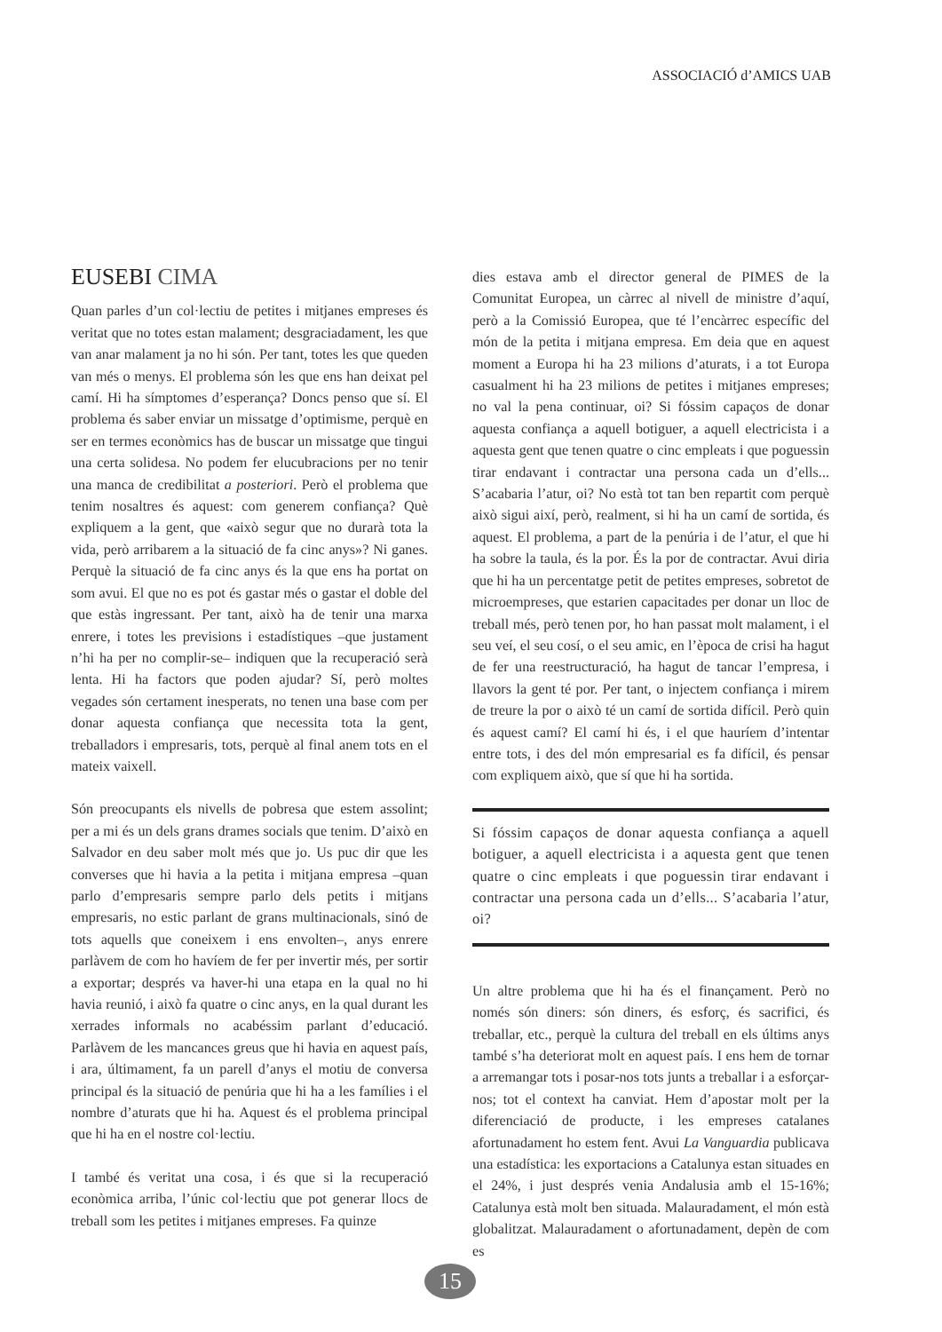ASSOCIACIÓ d’AMICS UAB
EUSEBI CIMA
Quan parles d’un col·lectiu de petites i mitjanes empreses és veritat que no totes estan malament; desgraciadament, les que van anar malament ja no hi són. Per tant, totes les que queden van més o menys. El problema són les que ens han deixat pel camí. Hi ha símptomes d’esperança? Doncs penso que sí. El problema és saber enviar un missatge d’optimisme, perquè en ser en termes econòmics has de buscar un missatge que tingui una certa solidesa. No podem fer elucubracions per no tenir una manca de credibilitat a posteriori. Però el problema que tenim nosaltres és aquest: com generem confiança? Què expliquem a la gent, que «això segur que no durarà tota la vida, però arribarem a la situació de fa cinc anys»? Ni ganes. Perquè la situació de fa cinc anys és la que ens ha portat on som avui. El que no es pot és gastar més o gastar el doble del que estàs ingressant. Per tant, això ha de tenir una marxa enrere, i totes les previsions i estadístiques –que justament n’hi ha per no complir-se– indiquen que la recuperació serà lenta. Hi ha factors que poden ajudar? Sí, però moltes vegades són certament inesperats, no tenen una base com per donar aquesta confiança que necessita tota la gent, treballadors i empresaris, tots, perquè al final anem tots en el mateix vaixell.
Són preocupants els nivells de pobresa que estem assolint; per a mi és un dels grans drames socials que tenim. D’això en Salvador en deu saber molt més que jo. Us puc dir que les converses que hi havia a la petita i mitjana empresa –quan parlo d’empresaris sempre parlo dels petits i mitjans empresaris, no estic parlant de grans multinacionals, sinó de tots aquells que coneixem i ens envolten–, anys enrere parlàvem de com ho havíem de fer per invertir més, per sortir a exportar; després va haver-hi una etapa en la qual no hi havia reunió, i això fa quatre o cinc anys, en la qual durant les xerrades informals no acabéssim parlant d’educació. Parlàvem de les mancances greus que hi havia en aquest país, i ara, últimament, fa un parell d’anys el motiu de conversa principal és la situació de penúria que hi ha a les famílies i el nombre d’aturats que hi ha. Aquest és el problema principal que hi ha en el nostre col·lectiu.
I també és veritat una cosa, i és que si la recuperació econòmica arriba, l’únic col·lectiu que pot generar llocs de treball som les petites i mitjanes empreses. Fa quinze
dies estava amb el director general de PIMES de la Comunitat Europea, un càrrec al nivell de ministre d’aquí, però a la Comissió Europea, que té l’encàrrec específic del món de la petita i mitjana empresa. Em deia que en aquest moment a Europa hi ha 23 milions d’aturats, i a tot Europa casualment hi ha 23 milions de petites i mitjanes empreses; no val la pena continuar, oi? Si fóssim capaços de donar aquesta confiança a aquell botiguer, a aquell electricista i a aquesta gent que tenen quatre o cinc empleats i que poguessin tirar endavant i contractar una persona cada un d’ells... S’acabaria l’atur, oi? No està tot tan ben repartit com perquè això sigui així, però, realment, si hi ha un camí de sortida, és aquest. El problema, a part de la penúria i de l’atur, el que hi ha sobre la taula, és la por. És la por de contractar. Avui diria que hi ha un percentatge petit de petites empreses, sobretot de microempreses, que estarien capacitades per donar un lloc de treball més, però tenen por, ho han passat molt malament, i el seu veí, el seu cosí, o el seu amic, en l’època de crisi ha hagut de fer una reestructuració, ha hagut de tancar l’empresa, i llavors la gent té por. Per tant, o injectem confiança i mirem de treure la por o això té un camí de sortida difícil. Però quin és aquest camí? El camí hi és, i el que hauríem d’intentar entre tots, i des del món empresarial es fa difícil, és pensar com expliquem això, que sí que hi ha sortida.
Si fóssim capaços de donar aquesta confiança a aquell botiguer, a aquell electricista i a aquesta gent que tenen quatre o cinc empleats i que poguessin tirar endavant i contractar una persona cada un d’ells... S’acabaria l’atur, oi?
Un altre problema que hi ha és el finançament. Però no només són diners: són diners, és esforç, és sacrifici, és treballar, etc., perquè la cultura del treball en els últims anys també s’ha deteriorat molt en aquest país. I ens hem de tornar a arremangar tots i posar-nos tots junts a treballar i a esforçar-nos; tot el context ha canviat. Hem d’apostar molt per la diferenciació de producte, i les empreses catalanes afortunadament ho estem fent. Avui La Vanguardia publicava una estadística: les exportacions a Catalunya estan situades en el 24%, i just després venia Andalusia amb el 15-16%; Catalunya està molt ben situada. Malauradament, el món està globalitzat. Malauradament o afortunadament, depèn de com es
15